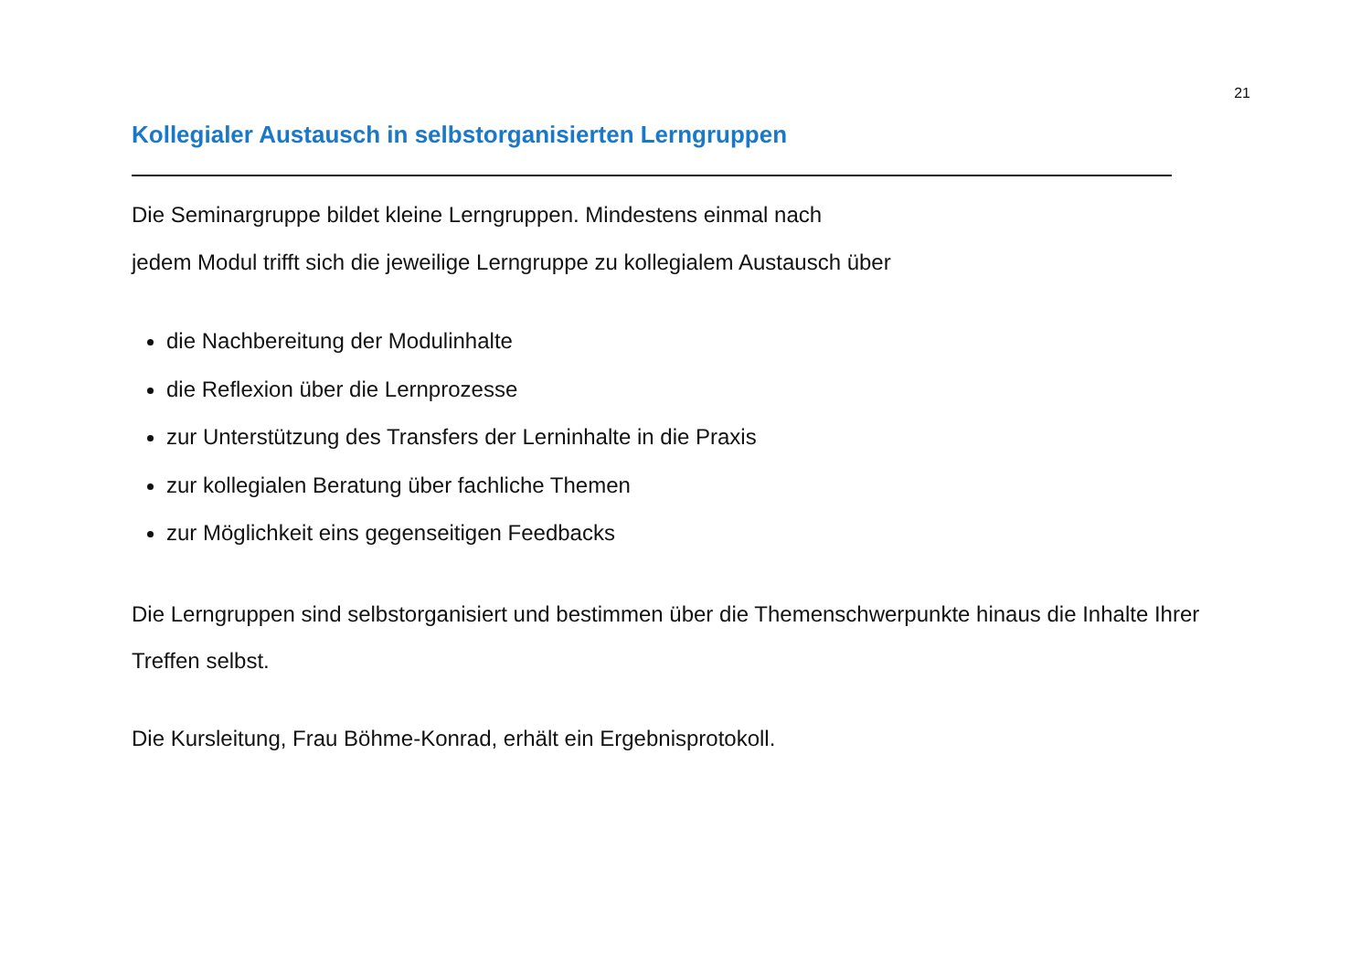21
Kollegialer Austausch in selbstorganisierten Lerngruppen
Die Seminargruppe bildet kleine Lerngruppen. Mindestens einmal nach
jedem Modul trifft sich die jeweilige Lerngruppe zu kollegialem Austausch über
die Nachbereitung der Modulinhalte
die Reflexion über die Lernprozesse
zur Unterstützung des Transfers der Lerninhalte in die Praxis
zur kollegialen Beratung über fachliche Themen
zur Möglichkeit eins gegenseitigen Feedbacks
Die Lerngruppen sind selbstorganisiert und bestimmen über die Themenschwerpunkte hinaus die Inhalte Ihrer Treffen selbst.
Die Kursleitung, Frau Böhme-Konrad, erhält ein Ergebnisprotokoll.